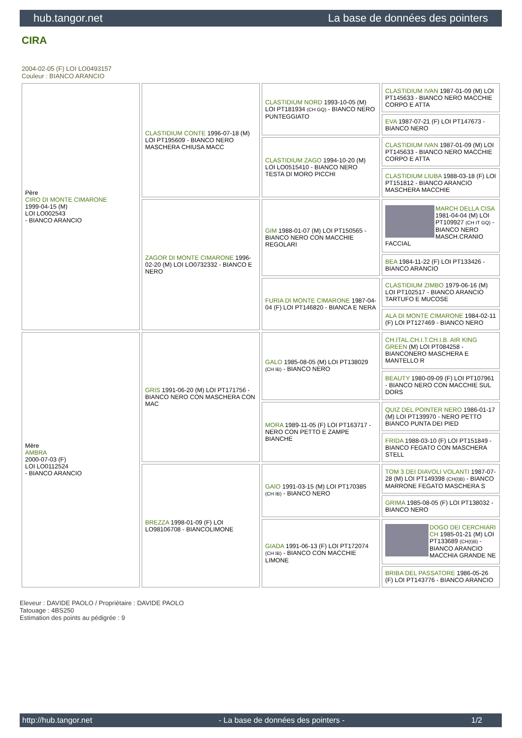hub.tangor.net La base de données des pointers
CIRA
2004-02-05 (F) LOI LO0493157
Couleur : BIANCO ARANCIO
| Père CIRO DI MONTE CIMARONE 1999-04-15 (M) LOI LO002543 - BIANCO ARANCIO | CLASTIDIUM CONTE 1996-07-18 (M) LOI PT195609 - BIANCO NERO MASCHERA CHIUSA MACC | CLASTIDIUM NORD 1993-10-05 (M) LOI PT181934 (CH GQ) - BIANCO NERO PUNTEGGIATO | CLASTIDIUM IVAN 1987-01-09 (M) LOI PT145633 - BIANCO NERO MACCHIE CORPO E ATTA |
| | | | EVA 1987-07-21 (F) LOI PT147673 - BIANCO NERO |
| | | CLASTIDIUM ZAGO 1994-10-20 (M) LOI LO0515410 - BIANCO NERO TESTA DI MORO PICCHI | CLASTIDIUM IVAN 1987-01-09 (M) LOI PT145633 - BIANCO NERO MACCHIE CORPO E ATTA |
| | | | CLASTIDIUM LIUBA 1988-03-18 (F) LOI PT151812 - BIANCO ARANCIO MASCHERA MACCHIE |
| | ZAGOR DI MONTE CIMARONE 1996-02-20 (M) LOI LO0732332 - BIANCO E NERO | GIM 1988-01-07 (M) LOI PT150565 - BIANCO NERO CON MACCHIE REGOLARI | MARCH DELLA CISA 1981-04-04 (M) LOI PT109927 (CH IT GQ) - BIANCO NERO MASCH.CRANIO FACCIAL |
| | | | BEA 1984-11-22 (F) LOI PT133426 - BIANCO ARANCIO |
| | | FURIA DI MONTE CIMARONE 1987-04-04 (F) LOI PT146820 - BIANCA E NERA | CLASTIDIUM ZIMBO 1979-06-16 (M) LOI PT102517 - BIANCO ARANCIO TARTUFO E MUCOSE |
| | | | ALA DI MONTE CIMARONE 1984-02-11 (F) LOI PT127469 - BIANCO NERO |
| Mère AMBRA 2000-07-03 (F) LOI LO0112524 - BIANCO ARANCIO | GRIS 1991-06-20 (M) LOI PT171756 - BIANCO NERO CON MASCHERA CON MAC | GALO 1985-08-05 (M) LOI PT138029 (CH IB) - BIANCO NERO | CH.ITAL.CH.I.T.CH.I.B. AIR KING GREEN (M) LOI PT084258 - BIANCONERO MASCHERA E MANTELLO R |
| | | | BEAUTY 1980-09-09 (F) LOI PT107961 - BIANCO NERO CON MACCHIE SUL DORS |
| | | MORA 1989-11-05 (F) LOI PT163717 - NERO CON PETTO E ZAMPE BIANCHE | QUIZ DEL POINTER NERO 1986-01-17 (M) LOI PT139970 - NERO PETTO BIANCO PUNTA DEI PIED |
| | | | FRIDA 1988-03-10 (F) LOI PT151849 - BIANCO FEGATO CON MASCHERA STELL |
| | BREZZA 1998-01-09 (F) LOI LO98106708 - BIANCOLIMONE | GAIO 1991-03-15 (M) LOI PT170385 (CH IB) - BIANCO NERO | TOM 3 DEI DIAVOLI VOLANTI 1987-07-28 (M) LOI PT149398 (CH(I)B) - BIANCO MARRONE FEGATO MASCHERA S |
| | | | GRIMA 1985-08-05 (F) LOI PT138032 - BIANCO NERO |
| | | GIADA 1991-06-13 (F) LOI PT172074 (CH IB) - BIANCO CON MACCHIE LIMONE | DOGO DEI CERCHIARI CH 1985-01-21 (M) LOI PT133689 (CH(I)B) - BIANCO ARANCIO MACCHIA GRANDE NE |
| | | | BRIBA DEL PASSATORE 1986-05-26 (F) LOI PT143776 - BIANCO ARANCIO |
Eleveur : DAVIDE PAOLO / Propriétaire : DAVIDE PAOLO
Tatouage : 4BS250
Estimation des points au pédigrée : 9
http://hub.tangor.net - La base de données des pointers - 1/2